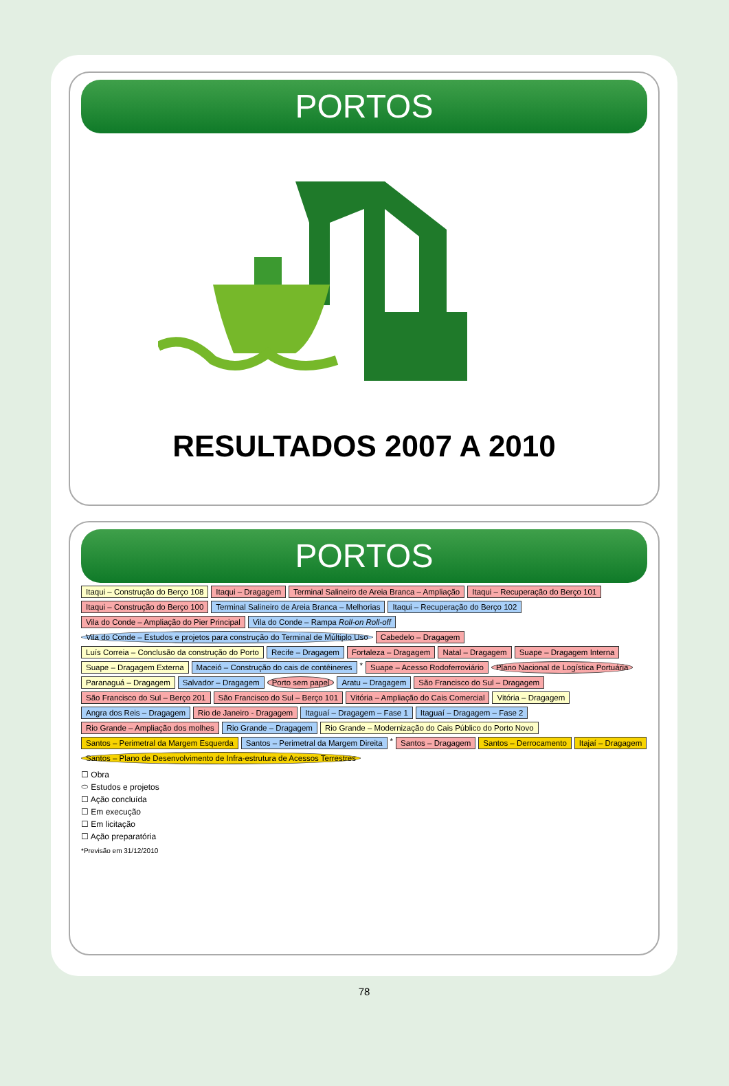PORTOS
RESULTADOS 2007 A 2010
PORTOS
Itaqui – Construção do Berço 108 Itaqui – Dragagem Terminal Salineiro de Areia Branca – Ampliação Itaqui – Recuperação do Berço 101 Itaqui – Construção do Berço 100 Terminal Salineiro de Areia Branca – Melhorias Itaqui – Recuperação do Berço 102 Vila do Conde – Ampliação do Pier Principal Vila do Conde – Rampa Roll-on Roll-off Vila do Conde – Estudos e projetos para construção do Terminal de Múltiplo Uso Cabedelo – Dragagem Luís Correia – Conclusão da construção do Porto Recife – Dragagem Fortaleza – Dragagem Natal – Dragagem Suape – Dragagem Interna Suape – Dragagem Externa Maceió – Construção do cais de contêineres * Suape – Acesso Rodoferroviário Plano Nacional de Logística Portuária Paranaguá – Dragagem Salvador – Dragagem Porto sem papel Aratu – Dragagem São Francisco do Sul – Dragagem São Francisco do Sul – Berço 201 São Francisco do Sul – Berço 101 Vitória – Ampliação do Cais Comercial Vitória – Dragagem Angra dos Reis – Dragagem Rio de Janeiro - Dragagem Itaguaí – Dragagem – Fase 1 Itaguaí – Dragagem – Fase 2 Rio Grande – Ampliação dos molhes Rio Grande – Dragagem Rio Grande – Modernização do Cais Público do Porto Novo Santos – Perimetral da Margem Esquerda Santos – Perimetral da Margem Direita * Santos – Dragagem Santos – Derrocamento Itajaí – Dragagem Santos – Plano de Desenvolvimento de Infra-estrutura de Acessos Terrestres
☐ Obra
⬭ Estudos e projetos
☐ Ação concluída
☐ Em execução
☐ Em licitação
☐ Ação preparatória
*Previsão em 31/12/2010
78